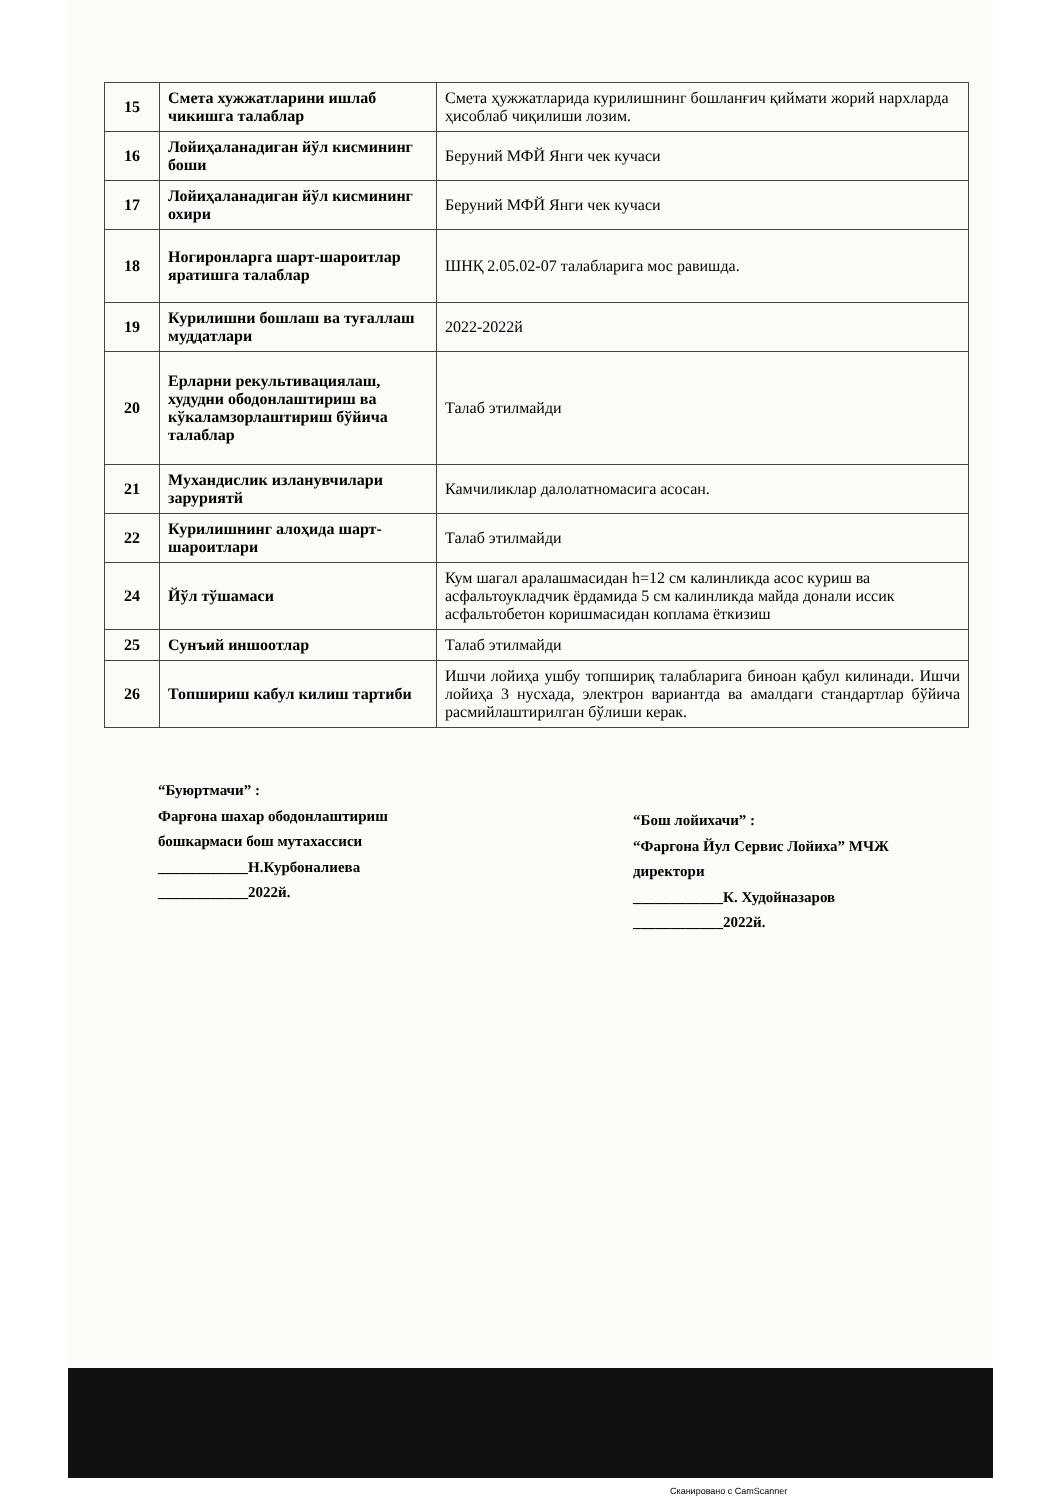| 15 | Смета хужжатларини ишлаб чикишга талаблар | Смета ҳужжатларида курилишнинг бошланғич қиймати жорий нархларда ҳисоблаб чиқилиши лозим. |
| 16 | Лойиҳаланадиган йўл кисмининг боши | Беруний МФЙ Янги чек кучаси |
| 17 | Лойиҳаланадиган йўл кисмининг охири | Беруний МФЙ Янги чек кучаси |
| 18 | Ногиронларга шарт-шароитлар яратишга талаблар | ШНҚ 2.05.02-07 талабларига мос равишда. |
| 19 | Курилишни бошлаш ва туғаллаш муддатлари | 2022-2022й |
| 20 | Ерларни рекультивациялаш, худудни ободонлаштириш ва кўкаламзорлаштириш бўйича талаблар | Талаб этилмайди |
| 21 | Мухандислик изланувчилари заруриятй | Камчиликлар далолатномасига асосан. |
| 22 | Курилишнинг алоҳида шарт-шароитлари | Талаб этилмайди |
| 24 | Йўл тўшамаси | Кум шагал аралашмасидан h=12 см калинликда асос куриш ва асфальтоукладчик ёрдамида 5 см калинликда майда донали иссик асфальтобетон коришмасидан коплама ёткизиш |
| 25 | Сунъий иншоотлар | Талаб этилмайди |
| 26 | Топшириш кабул килиш тартиби | Ишчи лойиҳа ушбу топшириқ талабларига биноан қабул килинади. Ишчи лойиҳа 3 нусхада, электрон вариантда ва амалдаги стандартлар бўйича расмийлаштирилган бўлиши керак. |
“Буюртмачи” :
Фарғона шахар ободонлаштириш бошкармаси бош мутахассиси
____________Н.Курбоналиева
____________2022й.
“Бош лойихачи” :
“Фаргона Йул Сервис Лойиха” МЧЖ директори
____________К. Худойназаров
____________2022й.
Сканировано с CamScanner